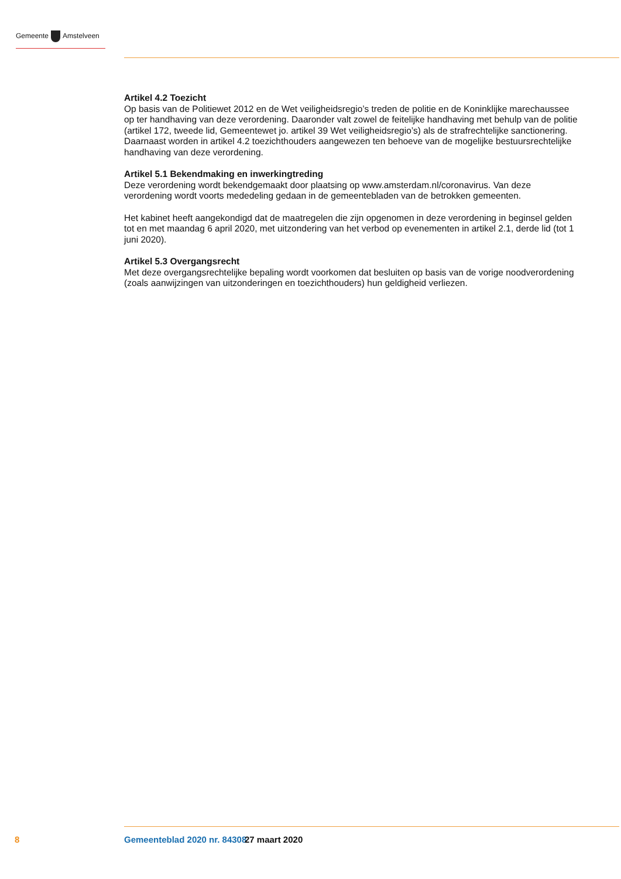Gemeente Amstelveen
Artikel 4.2 Toezicht
Op basis van de Politiewet 2012 en de Wet veiligheidsregio’s treden de politie en de Koninklijke mare­chaussee op ter handhaving van deze verordening. Daaronder valt zowel de feitelijke handhaving met behulp van de politie (artikel 172, tweede lid, Gemeentewet jo. artikel 39 Wet veiligheidsregio’s) als de strafrechtelijke sanctionering. Daarnaast worden in artikel 4.2 toezichthouders aangewezen ten behoeve van de mogelijke bestuursrechtelijke handhaving van deze verordening.
Artikel 5.1 Bekendmaking en inwerkingtreding
Deze verordening wordt bekendgemaakt door plaatsing op www.amsterdam.nl/coronavirus. Van deze verordening wordt voorts mededeling gedaan in de gemeentebladen van de betrokken gemeenten.
Het kabinet heeft aangekondigd dat de maatregelen die zijn opgenomen in deze verordening in beginsel gelden tot en met maandag 6 april 2020, met uitzondering van het verbod op evenementen in artikel 2.1, derde lid (tot 1 juni 2020).
Artikel 5.3 Overgangsrecht
Met deze overgangsrechtelijke bepaling wordt voorkomen dat besluiten op basis van de vorige nood­verordening (zoals aanwijzingen van uitzonderingen en toezichthouders) hun geldigheid verliezen.
8 Gemeenteblad 2020 nr. 84308 27 maart 2020